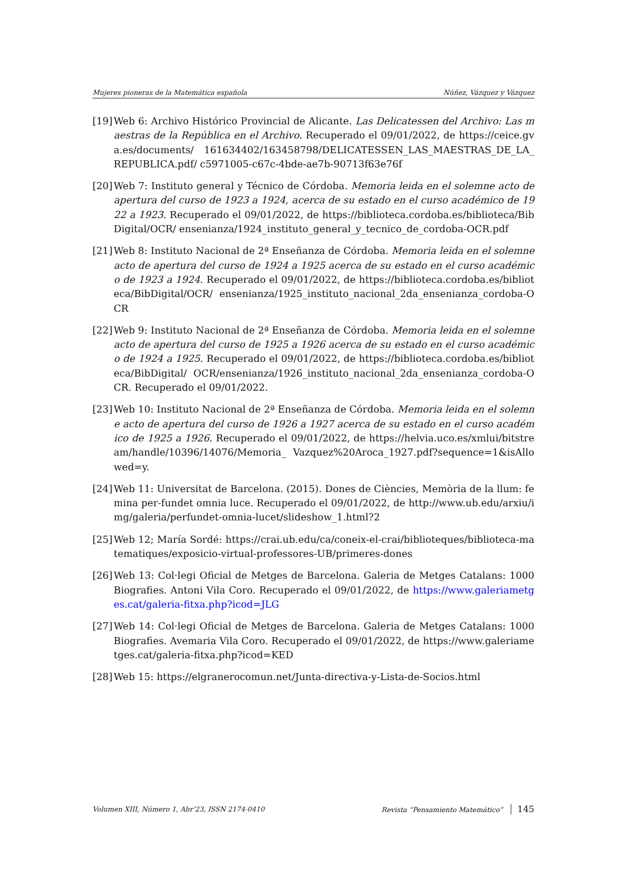Mujeres pioneras de la Matemática española Núñez, Vázquez y Vázquez
[19] Web 6: Archivo Histórico Provincial de Alicante. Las Delicatessen del Archivo: Las maestras de la República en el Archivo. Recuperado el 09/01/2022, de https://ceice.gva.es/documents/ 161634402/163458798/DELICATESSEN_LAS_MAESTRAS_DE_LA_REPUBLICA.pdf/ c5971005-c67c-4bde-ae7b-90713f63e76f
[20] Web 7: Instituto general y Técnico de Córdoba. Memoria leida en el solemne acto de apertura del curso de 1923 a 1924, acerca de su estado en el curso académico de 1922 a 1923. Recuperado el 09/01/2022, de https://biblioteca.cordoba.es/biblioteca/BibDigital/OCR/ ensenianza/1924_instituto_general_y_tecnico_de_cordoba-OCR.pdf
[21] Web 8: Instituto Nacional de 2ª Enseñanza de Córdoba. Memoria leida en el solemne acto de apertura del curso de 1924 a 1925 acerca de su estado en el curso académico de 1923 a 1924. Recuperado el 09/01/2022, de https://biblioteca.cordoba.es/biblioteca/BibDigital/OCR/ ensenianza/1925_instituto_nacional_2da_ensenianza_cordoba-OCR
[22] Web 9: Instituto Nacional de 2ª Enseñanza de Córdoba. Memoria leida en el solemne acto de apertura del curso de 1925 a 1926 acerca de su estado en el curso académico de 1924 a 1925. Recuperado el 09/01/2022, de https://biblioteca.cordoba.es/biblioteca/BibDigital/ OCR/ensenianza/1926_instituto_nacional_2da_ensenianza_cordoba-OCR. Recuperado el 09/01/2022.
[23] Web 10: Instituto Nacional de 2ª Enseñanza de Córdoba. Memoria leida en el solemne acto de apertura del curso de 1926 a 1927 acerca de su estado en el curso académico de 1925 a 1926. Recuperado el 09/01/2022, de https://helvia.uco.es/xmlui/bitstream/handle/10396/14076/Memoria_ Vazquez%20Aroca_1927.pdf?sequence=1&isAllowed=y.
[24] Web 11: Universitat de Barcelona. (2015). Dones de Ciències, Memòria de la llum: femina per-fundet omnia luce. Recuperado el 09/01/2022, de http://www.ub.edu/arxiu/img/galeria/perfundet-omnia-lucet/slideshow_1.html?2
[25] Web 12; María Sordé: https://crai.ub.edu/ca/coneix-el-crai/biblioteques/biblioteca-matematiques/exposicio-virtual-professores-UB/primeres-dones
[26] Web 13: Col·legi Oficial de Metges de Barcelona. Galeria de Metges Catalans: 1000 Biografies. Antoni Vila Coro. Recuperado el 09/01/2022, de https://www.galeriametges.cat/galeria-fitxa.php?icod=JLG
[27] Web 14: Col·legi Oficial de Metges de Barcelona. Galeria de Metges Catalans: 1000 Biografies. Avemaria Vila Coro. Recuperado el 09/01/2022, de https://www.galeriametges.cat/galeria-fitxa.php?icod=KED
[28] Web 15: https://elgranerocomun.net/Junta-directiva-y-Lista-de-Socios.html
Volumen XIII, Número 1, Abr’23, ISSN 2174-0410 Revista “Pensamiento Matemático” 145